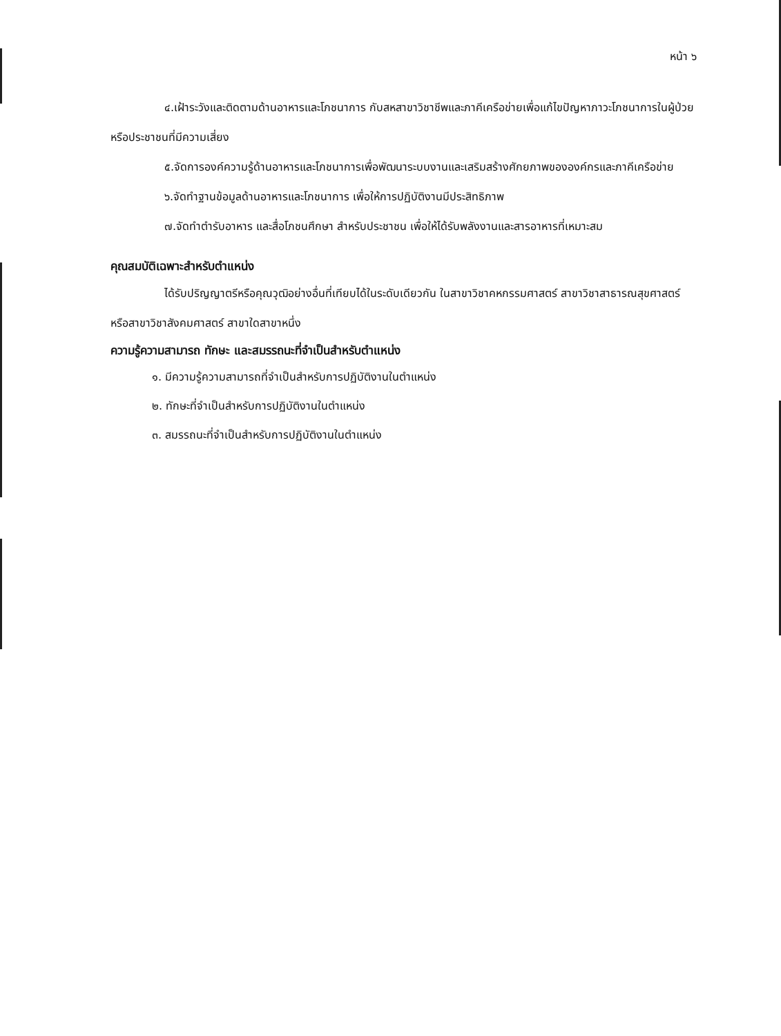หน้า ๖
๔.เฝ้าระวังและติดตามด้านอาหารและโภชนาการ กับสหสาขาวิชาชีพและภาคีเครือข่ายเพื่อแก้ไขปัญหาภาวะโภชนาการในผู้ป่วยหรือประชาชนที่มีความเสี่ยง
๕.จัดการองค์ความรู้ด้านอาหารและโภชนาการเพื่อพัฒนาระบบงานและเสริมสร้างศักยภาพขององค์กรและภาคีเครือข่าย
๖.จัดทำฐานข้อมูลด้านอาหารและโภชนาการ เพื่อให้การปฏิบัติงานมีประสิทธิภาพ
๗.จัดทำตำรับอาหาร และสื่อโภชนศึกษา สำหรับประชาชน เพื่อให้ได้รับพลังงานและสารอาหารที่เหมาะสม
คุณสมบัติเฉพาะสำหรับตำแหน่ง
ได้รับปริญญาตรีหรือคุณวุฒิอย่างอื่นที่เทียบได้ในระดับเดียวกัน ในสาขาวิชาคหกรรมศาสตร์ สาขาวิชาสาธารณสุขศาสตร์ หรือสาขาวิชาสังคมศาสตร์ สาขาใดสาขาหนึ่ง
ความรู้ความสามารถ ทักษะ และสมรรถนะที่จำเป็นสำหรับตำแหน่ง
๑. มีความรู้ความสามารถที่จำเป็นสำหรับการปฏิบัติงานในตำแหน่ง
๒. ทักษะที่จำเป็นสำหรับการปฏิบัติงานในตำแหน่ง
๓. สมรรถนะที่จำเป็นสำหรับการปฏิบัติงานในตำแหน่ง